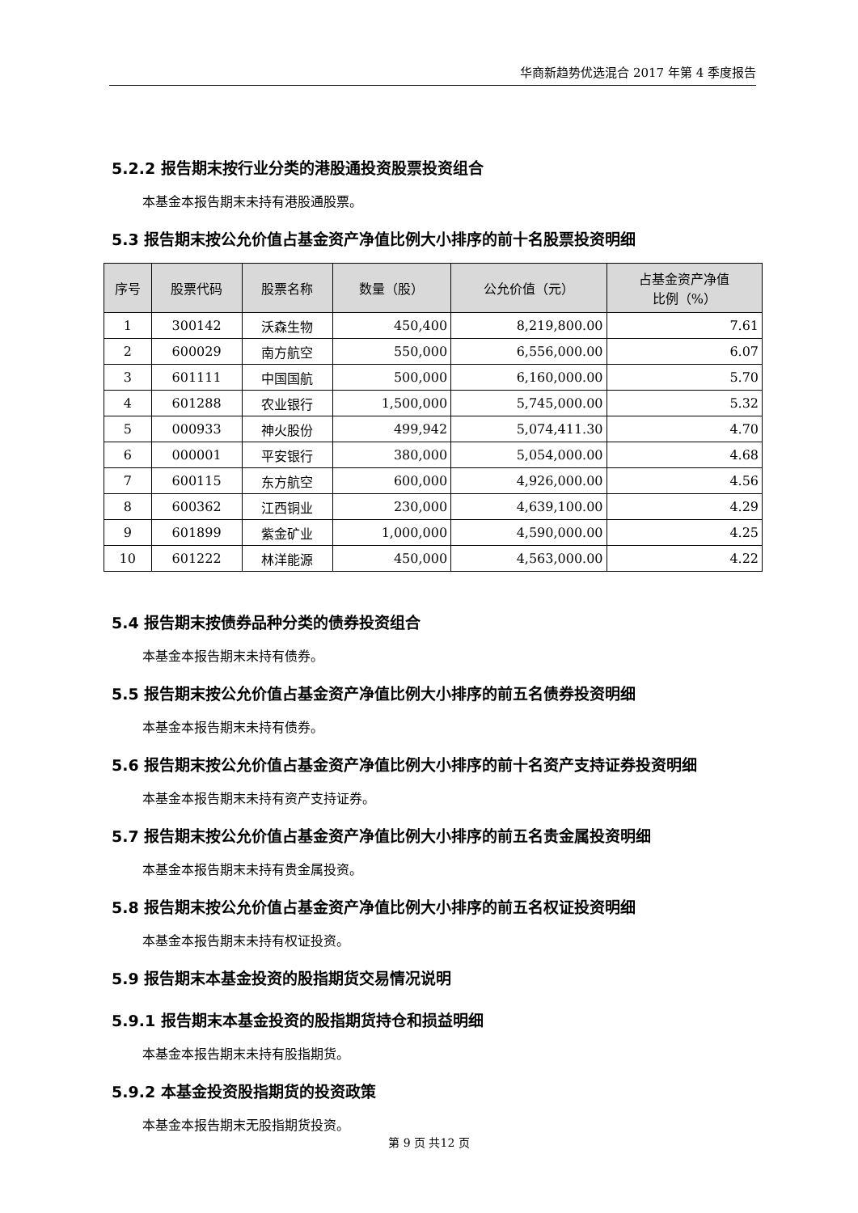华商新趋势优选混合 2017 年第 4 季度报告
5.2.2 报告期末按行业分类的港股通投资股票投资组合
本基金本报告期末未持有港股通股票。
5.3 报告期末按公允价值占基金资产净值比例大小排序的前十名股票投资明细
| 序号 | 股票代码 | 股票名称 | 数量（股） | 公允价值（元） | 占基金资产净值 比例（%） |
| --- | --- | --- | --- | --- | --- |
| 1 | 300142 | 沃森生物 | 450,400 | 8,219,800.00 | 7.61 |
| 2 | 600029 | 南方航空 | 550,000 | 6,556,000.00 | 6.07 |
| 3 | 601111 | 中国国航 | 500,000 | 6,160,000.00 | 5.70 |
| 4 | 601288 | 农业银行 | 1,500,000 | 5,745,000.00 | 5.32 |
| 5 | 000933 | 神火股份 | 499,942 | 5,074,411.30 | 4.70 |
| 6 | 000001 | 平安银行 | 380,000 | 5,054,000.00 | 4.68 |
| 7 | 600115 | 东方航空 | 600,000 | 4,926,000.00 | 4.56 |
| 8 | 600362 | 江西铜业 | 230,000 | 4,639,100.00 | 4.29 |
| 9 | 601899 | 紫金矿业 | 1,000,000 | 4,590,000.00 | 4.25 |
| 10 | 601222 | 林洋能源 | 450,000 | 4,563,000.00 | 4.22 |
5.4 报告期末按债券品种分类的债券投资组合
本基金本报告期末未持有债券。
5.5 报告期末按公允价值占基金资产净值比例大小排序的前五名债券投资明细
本基金本报告期末未持有债券。
5.6 报告期末按公允价值占基金资产净值比例大小排序的前十名资产支持证券投资明细
本基金本报告期末未持有资产支持证券。
5.7 报告期末按公允价值占基金资产净值比例大小排序的前五名贵金属投资明细
本基金本报告期末未持有贵金属投资。
5.8 报告期末按公允价值占基金资产净值比例大小排序的前五名权证投资明细
本基金本报告期末未持有权证投资。
5.9 报告期末本基金投资的股指期货交易情况说明
5.9.1 报告期末本基金投资的股指期货持仓和损益明细
本基金本报告期末未持有股指期货。
5.9.2 本基金投资股指期货的投资政策
本基金本报告期末无股指期货投资。
第 9 页 共12 页